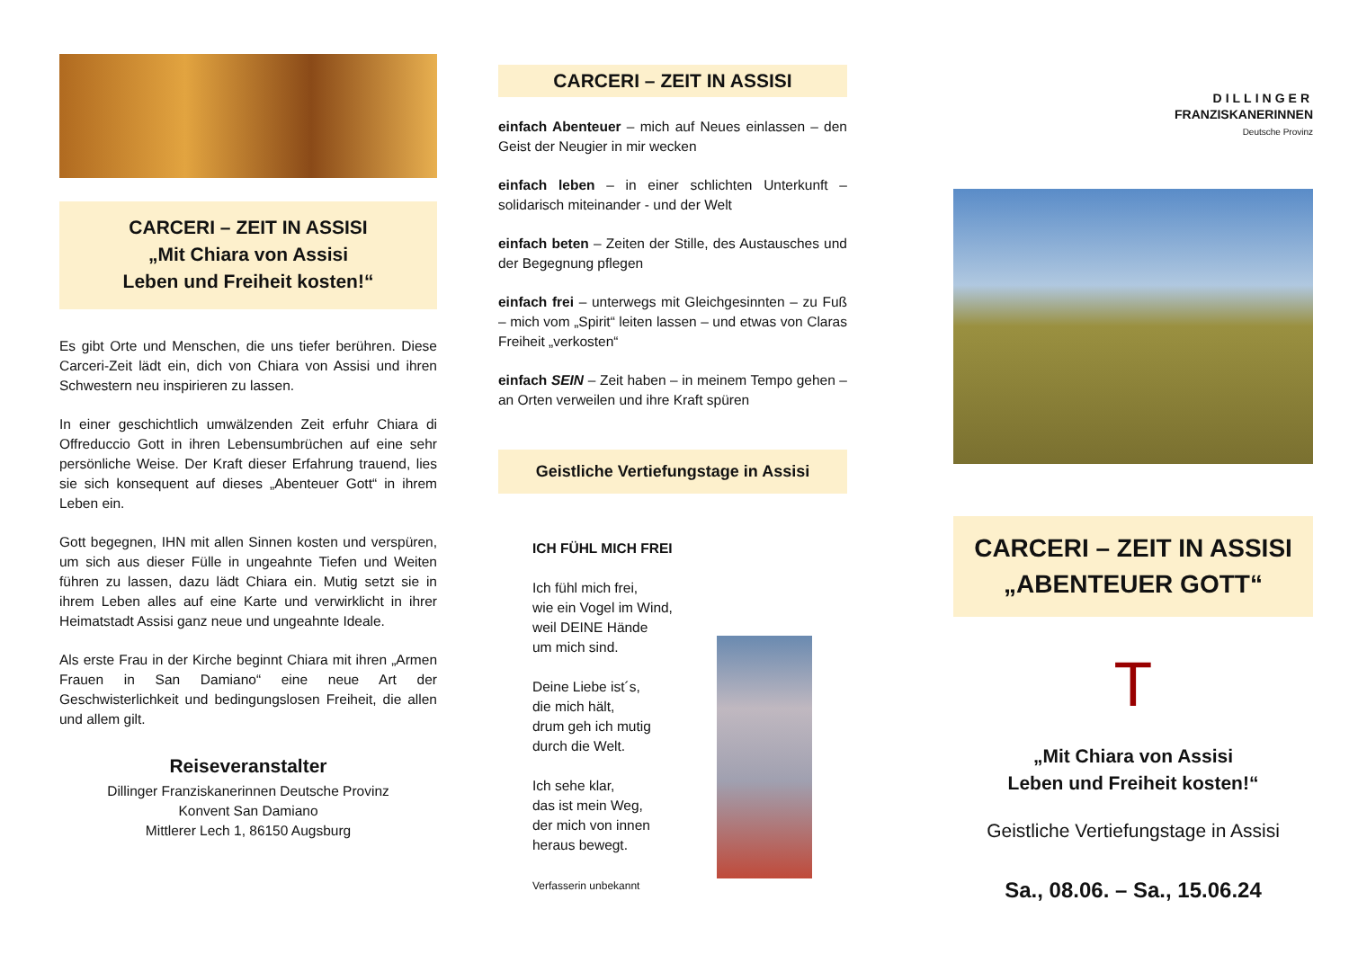CARCERI – ZEIT IN ASSISI
„Mit Chiara von Assisi
Leben und Freiheit kosten!“
Es gibt Orte und Menschen, die uns tiefer berühren. Diese Carceri-Zeit lädt ein, dich von Chiara von Assisi und ihren Schwestern neu inspirieren zu lassen.
In einer geschichtlich umwälzenden Zeit erfuhr Chiara di Offreduccio Gott in ihren Lebensumbrüchen auf eine sehr persönliche Weise. Der Kraft dieser Erfahrung trauend, lies sie sich konsequent auf dieses „Abenteuer Gott“ in ihrem Leben ein.
Gott begegnen, IHN mit allen Sinnen kosten und verspüren, um sich aus dieser Fülle in ungeahnte Tiefen und Weiten führen zu lassen, dazu lädt Chiara ein. Mutig setzt sie in ihrem Leben alles auf eine Karte und verwirklicht in ihrer Heimatstadt Assisi ganz neue und ungeahnte Ideale.
Als erste Frau in der Kirche beginnt Chiara mit ihren „Armen Frauen in San Damiano“ eine neue Art der Geschwisterlichkeit und bedingungslosen Freiheit, die allen und allem gilt.
Reiseveranstalter
Dillinger Franziskanerinnen Deutsche Provinz
Konvent San Damiano
Mittlerer Lech 1, 86150 Augsburg
CARCERI – ZEIT IN ASSISI
einfach Abenteuer – mich auf Neues einlassen – den Geist der Neugier in mir wecken
einfach leben – in einer schlichten Unterkunft – solidarisch miteinander - und der Welt
einfach beten – Zeiten der Stille, des Austausches und der Begegnung pflegen
einfach frei – unterwegs mit Gleichgesinnten – zu Fuß – mich vom „Spirit“ leiten lassen – und etwas von Claras Freiheit „verkosten“
einfach SEIN – Zeit haben – in meinem Tempo gehen – an Orten verweilen und ihre Kraft spüren
Geistliche Vertiefungstage in Assisi
ICH FÜHL MICH FREI
Ich fühl mich frei,
wie ein Vogel im Wind,
weil DEINE Hände
um mich sind.
Deine Liebe ist´s,
die mich hält,
drum geh ich mutig
durch die Welt.
Ich sehe klar,
das ist mein Weg,
der mich von innen
heraus bewegt.
Verfasserin unbekannt
DILLINGER
FRANZISKANERINNEN
Deutsche Provinz
CARCERI – ZEIT IN ASSISI
„ABENTEUER GOTT“
T
„Mit Chiara von Assisi
Leben und Freiheit kosten!“
Geistliche Vertiefungstage in Assisi
Sa., 08.06. – Sa., 15.06.24